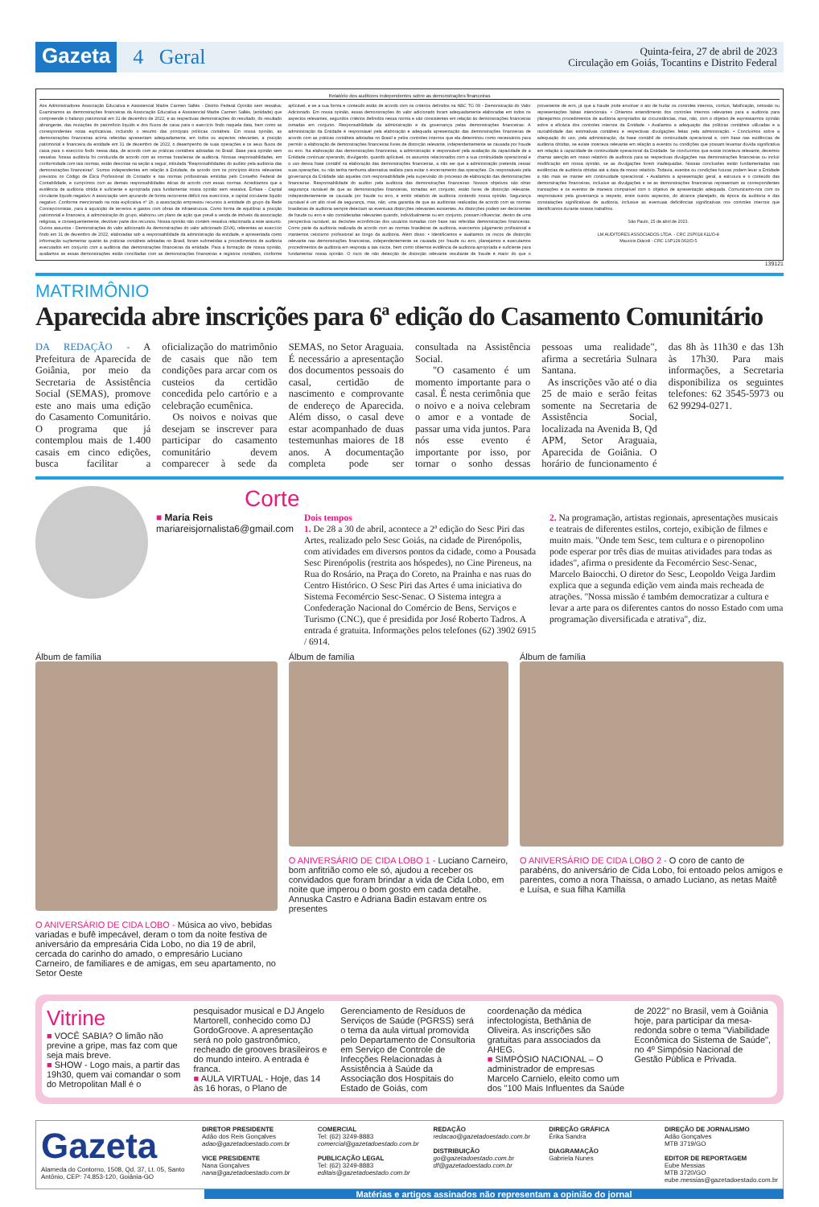Gazeta 4 Geral Quinta-feira, 27 de abril de 2023
Circulação em Goiás, Tocantins e Distrito Federal
Relatório dos auditores independentes sobre as demonstrações financeiras
Aos Administradores Associação Educativa e Assistencial Madre Carmen Sallés - Distrito Federal Opinião sem ressalva: Examinamos as demonstrações financeiras da Associação Educativa e Assistencial Madre Carmen Sallés, (entidade) que compreende o balanço patrimonial em 31 de dezembro de 2022, e as respectivas demonstrações do resultado, do resultado abrangente, das mutações do patrimônio líquido e dos fluxos de caixa para o exercício findo naquela data, bem como as correspondentes notas explicativas, incluindo o resumo das principais políticas contábeis. Em nossa opinião, as demonstrações financeiras acima referidas apresentam adequadamente, em todos os aspectos relevantes, a posição patrimonial e financeira da entidade em 31 de dezembro de 2022, o desempenho de suas operações e os seus fluxos de caixa para o exercício findo nessa data, de acordo com as práticas contábeis adotadas no Brasil. Base para opinião sem ressalva: Nossa auditoria foi conduzida de acordo com as normas brasileiras de auditoria. Nossas responsabilidades, em conformidade com tais normas, estão descritas na seção a seguir, intitulada "Responsabilidades do auditor pela auditoria das demonstrações financeiras". Somos independentes em relação à Entidade, de acordo com os princípios éticos relevantes previstos no Código de Ética Profissional do Contador e nas normas profissionais emitidas pelo Conselho Federal de Contabilidade, e cumprimos com as demais responsabilidades éticas de acordo com essas normas. Acreditamos que a evidência de auditoria obtida é suficiente e apropriada para fundamentar nossa opinião sem ressalva. Ênfase - Capital circulante líquido negativo: A associação vem apurando de forma recorrente déficit nos exercícios, e capital circulante líquido negativo. Conforme mencionado na nota explicativa nº 1b, a associação emprestou recursos à entidade do grupo da Rede Concepcionistas, para à aquisição de terrenos e gastos com obras de infraestrutura. Como forma de equilibrar a posição patrimonial e financeira, à administração do grupo, elaborou um plano de ação que prevê a venda de imóveis da associação religiosa, e consequentemente, devolver parte dos recursos. Nossa opinião não contém ressalva relacionada a este assunto. Outros assuntos - Demonstrações do valor adicionado As demonstrações do valor adicionado (DVA), referentes ao exercício findo em 31 de dezembro de 2022, elaboradas sob a responsabilidade da administração da entidade, e apresentada como informação suplementar quanto às práticas contábeis adotadas no Brasil, foram submetidas a procedimentos de auditoria executados em conjunto com a auditoria das demonstrações financeiras da entidade. Para a formação de nossa opinião, avaliamos se essas demonstrações estão conciliadas com as demonstrações financeiras e registros contábeis, conforme aplicável, e se a sua forma e conteúdo estão de acordo com os critérios definidos na NBC TG 09 - Demonstração do Valor Adicionado. Em nossa opinião, essas demonstrações do valor adicionado foram adequadamente elaboradas em todos os aspectos relevantes, segundos critérios definidos nessa norma e são consistentes em relação às demonstrações financeiras tomadas em conjunto. Responsabilidade da administração e da governança pelas demonstrações financeiras: A administração da Entidade é responsável pela elaboração e adequada apresentação das demonstrações financeiras de acordo com as práticas contábeis adotadas no Brasil e pelos controles internos que ela determinou como necessários para permitir a elaboração de demonstrações financeiras livres de distorção relevante, independentemente se causada por fraude ou erro. Na elaboração das demonstrações financeiras, a administração é responsável pela avaliação da capacidade de a Entidade continuar operando, divulgando, quando aplicável, os assuntos relacionados com a sua continuidade operacional e o uso dessa base contábil na elaboração das demonstrações financeiras, a não ser que a administração pretenda cessar suas operações, ou não tenha nenhuma alternativa realista para evitar o encerramento das operações. Os responsáveis pela governança da Entidade são aqueles com responsabilidade pela supervisão do processo de elaboração das demonstrações financeiras. Responsabilidade do auditor pela auditoria das demonstrações financeiras: Nossos objetivos são obter segurança razoável de que as demonstrações financeiras, tomadas em conjunto, estão livres de distorção relevante, independentemente se causada por fraude ou erro, e emitir relatório de auditoria contendo nossa opinião. Segurança razoável é um alto nível de segurança, mas, não, uma garantia de que as auditorias realizadas de acordo com as normas brasileiras de auditoria sempre detectam as eventuais distorções relevantes existentes. As distorções podem ser decorrentes de fraude ou erro e são consideradas relevantes quando, individualmente ou em conjunto, possam influenciar, dentro de uma perspectiva razoável, as decisões econômicas dos usuários tomadas com base nas referidas demonstrações financeiras. Como parte da auditoria realizada de acordo com as normas brasileiras de auditoria, exercemos julgamento profissional e mantemos ceticismo profissional ao longo da auditoria. Além disso: • Identificamos e avaliamos os riscos de distorção relevante nas demonstrações financeiras, independentemente se causada por fraude ou erro, planejamos e executamos procedimentos de auditoria em resposta a tais riscos, bem como obtemos evidência de auditoria apropriada e suficiente para fundamentar nossa opinião. O risco de não detecção de distorção relevante resultante de fraude é maior do que o proveniente de erro, já que a fraude pode envolver o ato de burlar os controles internos, conluio, falsificação, omissão ou representações falsas intencionais. • Obtemos entendimento dos controles internos relevantes para a auditoria para planejarmos procedimentos de auditoria apropriados às circunstâncias, mas, não, com o objetivo de expressarmos opinião sobre a eficácia dos controles internos da Entidade. • Avaliamos a adequação das políticas contábeis utilizadas e a razoabilidade das estimativas contábeis e respectivas divulgações feitas pela administração. • Concluímos sobre a adequação do uso, pela administração, da base contábil de continuidade operacional e, com base nas evidências de auditoria obtidas, se existe incerteza relevante em relação a eventos ou condições que possam levantar dúvida significativa em relação à capacidade de continuidade operacional da Entidade. Se concluirmos que existe incerteza relevante, devemos chamar atenção em nosso relatório de auditoria para as respectivas divulgações nas demonstrações financeiras ou incluir modificação em nossa opinião, se as divulgações forem inadequadas. Nossas conclusões estão fundamentadas nas evidências de auditoria obtidas até a data de nosso relatório. Todavia, eventos ou condições futuras podem levar a Entidade a não mais se manter em continuidade operacional. • Avaliamos a apresentação geral, a estrutura e o conteúdo das demonstrações financeiras, inclusive as divulgações e se as demonstrações financeiras representam as correspondentes transações e os eventos de maneira compatível com o objetivo de apresentação adequada. Comunicamo-nos com os responsáveis pela governança a respeito, entre outros aspectos, do alcance planejado, da época da auditoria e das constatações significativas de auditoria, inclusive as eventuais deficiências significativas nos controles internos que identificamos durante nossos trabalhos.
São Paulo, 25 de abril de 2023.
LM AUDITORES ASSOCIADOS LTDA. - CRC 2SP018.611/O-8
Mauricio Diácoli - CRC 1SP129.562/O-5
139121
MATRIMÔNIO
Aparecida abre inscrições para 6ª edição do Casamento Comunitário
DA REDAÇÃO - A Prefeitura de Aparecida de Goiânia, por meio da Secretaria de Assistência Social (SEMAS), promove este ano mais uma edição do Casamento Comunitário. O programa que já contemplou mais de 1.400 casais em cinco edições, busca facilitar a oficialização do matrimônio de casais que não tem condições para arcar com os custeios da certidão concedida pelo cartório e a celebração ecumênica.
Os noivos e noivas que desejam se inscrever para participar do casamento comunitário devem comparecer à sede da SEMAS, no Setor Araguaia. É necessário a apresentação dos documentos pessoais do casal, certidão de nascimento e comprovante de endereço de Aparecida. Além disso, o casal deve estar acompanhado de duas testemunhas maiores de 18 anos. A documentação completa pode ser consultada na Assistência Social.
"O casamento é um momento importante para o casal. É nesta cerimônia que o noivo e a noiva celebram o amor e a vontade de passar uma vida juntos. Para nós esse evento é importante por isso, por tornar o sonho dessas pessoas uma realidade", afirma a secretária Sulnara Santana.
As inscrições vão até o dia 25 de maio e serão feitas somente na Secretaria de Assistência Social, localizada na Avenida B, Qd APM, Setor Araguaia, Aparecida de Goiânia. O horário de funcionamento é das 8h às 11h30 e das 13h às 17h30. Para mais informações, a Secretaria disponibiliza os seguintes telefones: 62 3545-5973 ou 62 99294-0271.
Corte
■ Maria Reis
mariareisjornalista6@gmail.com
Dois tempos
1. De 28 a 30 de abril, acontece a 2ª edição do Sesc Piri das Artes, realizado pelo Sesc Goiás, na cidade de Pirenópolis, com atividades em diversos pontos da cidade, como a Pousada Sesc Pirenópolis (restrita aos hóspedes), no Cine Pireneus, na Rua do Rosário, na Praça do Coreto, na Prainha e nas ruas do Centro Histórico. O Sesc Piri das Artes é uma iniciativa do Sistema Fecomércio Sesc-Senac. O Sistema integra a Confederação Nacional do Comércio de Bens, Serviços e Turismo (CNC), que é presidida por José Roberto Tadros. A entrada é gratuita. Informações pelos telefones (62) 3902 6915 / 6914.
2. Na programação, artistas regionais, apresentações musicais e teatrais de diferentes estilos, cortejo, exibição de filmes e muito mais. "Onde tem Sesc, tem cultura e o pirenopolino pode esperar por três dias de muitas atividades para todas as idades", afirma o presidente da Fecomércio Sesc-Senac, Marcelo Baiocchi. O diretor do Sesc, Leopoldo Veiga Jardim explica que a segunda edição vem ainda mais recheada de atrações. "Nossa missão é também democratizar a cultura e levar a arte para os diferentes cantos do nosso Estado com uma programação diversificada e atrativa", diz.
Álbum de família
O ANIVERSÁRIO DE CIDA LOBO - Música ao vivo, bebidas variadas e bufê impecável, deram o tom da noite festiva de aniversário da empresária Cida Lobo, no dia 19 de abril, cercada do carinho do amado, o empresário Luciano Carneiro, de familiares e de amigas, em seu apartamento, no Setor Oeste
Álbum de família
O ANIVERSÁRIO DE CIDA LOBO 1 - Luciano Carneiro, bom anfitrião como ele só, ajudou a receber os convidados que foram brindar a vida de Cida Lobo, em noite que imperou o bom gosto em cada detalhe. Annuska Castro e Adriana Badin estavam entre os presentes
Álbum de família
O ANIVERSÁRIO DE CIDA LOBO 2 - O coro de canto de parabéns, do aniversário de Cida Lobo, foi entoado pelos amigos e parentes, como a nora Thaissa, o amado Luciano, as netas Maitê e Luísa, e sua filha Kamilla
Vitrine
■ VOCÊ SABIA? O limão não previne a gripe, mas faz com que seja mais breve.
■ SHOW - Logo mais, a partir das 19h30, quem vai comandar o som do Metropolitan Mall é o pesquisador musical e DJ Angelo Martorell, conhecido como DJ GordoGroove. A apresentação será no polo gastronômico, recheado de grooves brasileiros e do mundo inteiro. A entrada é franca.
■ AULA VIRTUAL - Hoje, das 14 às 16 horas, o Plano de Gerenciamento de Resíduos de Serviços de Saúde (PGRSS) será o tema da aula virtual promovida pelo Departamento de Consultoria em Serviço de Controle de Infecções Relacionadas à Assistência à Saúde da Associação dos Hospitais do Estado de Goiás, com coordenação da médica infectologista, Bethânia de Oliveira. As inscrições são gratuitas para associados da AHEG.
■ SIMPÓSIO NACIONAL – O administrador de empresas Marcelo Carnielo, eleito como um dos "100 Mais Influentes da Saúde de 2022" no Brasil, vem à Goiânia hoje, para participar da mesa-redonda sobre o tema "Viabilidade Econômica do Sistema de Saúde", no 4º Simpósio Nacional de Gestão Pública e Privada.
Gazeta
Alameda do Contorno, 1508, Qd. 37, Lt. 05, Santo Antônio, CEP: 74.853-120, Goiânia-GO
DIRETOR PRESIDENTE
Adão dos Reis Gonçalves
adao@gazetadoestado.com.br
VICE PRESIDENTE
Nana Gonçalves
nana@gazetadoestado.com.br
COMERCIAL
Tel: (62) 3249-8883
comercial@gazetadoestado.com.br
PUBLICAÇÃO LEGAL
Tel: (62) 3249-8883
editais@gazetadoestado.com.br
REDAÇÃO
redacao@gazetadoestado.com.br
DISTRIBUIÇÃO
go@gazetadoestado.com.br
df@gazetadoestado.com.br
DIREÇÃO GRÁFICA
Érika Sandra
DIAGRAMAÇÃO
Gabriela Nunes
DIREÇÃO DE JORNALISMO
Adão Gonçalves
MTB 3719/GO
EDITOR DE REPORTAGEM
Eube Messias
MTB 3720/GO
eube.messias@gazetadoestado.com.br
Matérias e artigos assinados não representam a opinião do jornal